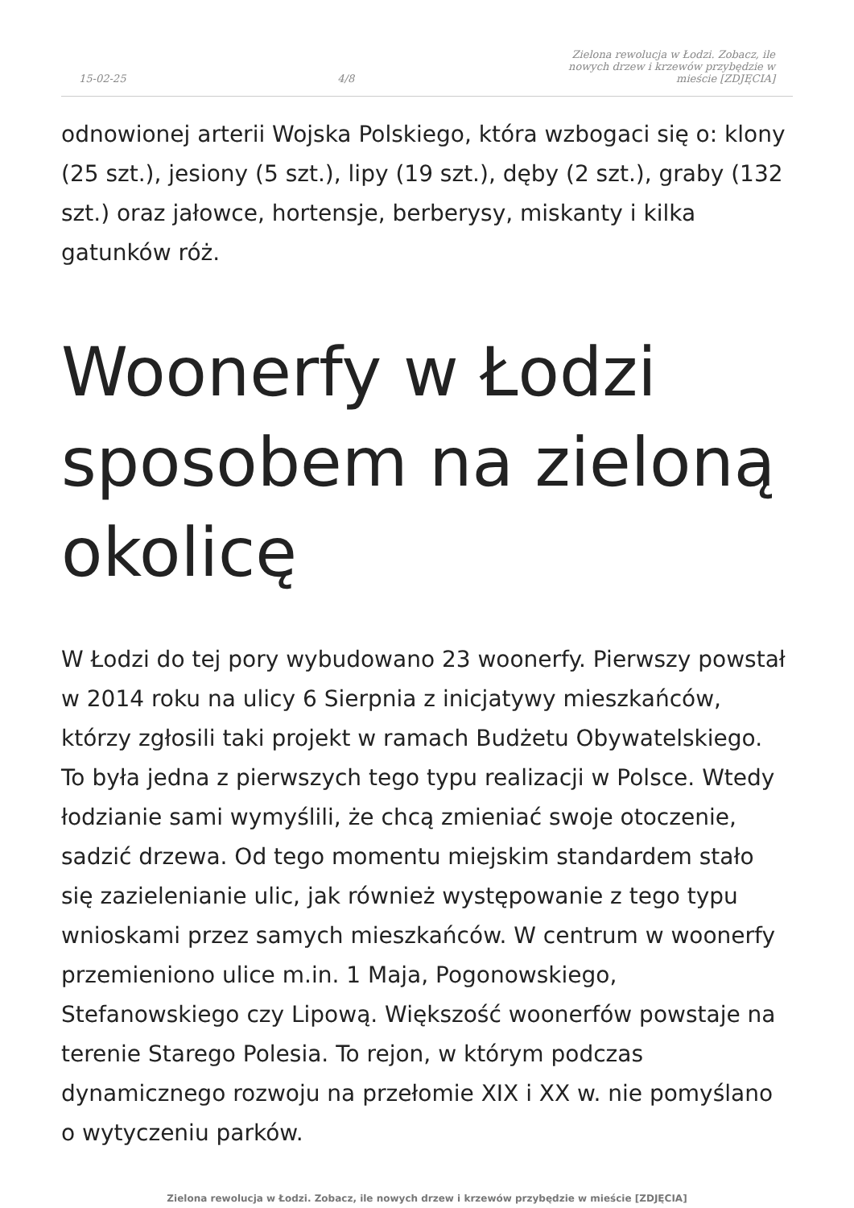15-02-25 4/8 Zielona rewolucja w Łodzi. Zobacz, ile nowych drzew i krzewów przybędzie w mieście [ZDJĘCIA]
odnowionej arterii Wojska Polskiego, która wzbogaci się o: klony (25 szt.), jesiony (5 szt.), lipy (19 szt.), dęby (2 szt.), graby (132 szt.) oraz jałowce, hortensje, berberysy, miskanty i kilka gatunków róż.
Woonerfy w Łodzi sposobem na zieloną okolicę
W Łodzi do tej pory wybudowano 23 woonerfy. Pierwszy powstał w 2014 roku na ulicy 6 Sierpnia z inicjatywy mieszkańców, którzy zgłosili taki projekt w ramach Budżetu Obywatelskiego. To była jedna z pierwszych tego typu realizacji w Polsce. Wtedy łodzianie sami wymyślili, że chcą zmieniać swoje otoczenie, sadzić drzewa. Od tego momentu miejskim standardem stało się zazielenianie ulic, jak również występowanie z tego typu wnioskami przez samych mieszkańców. W centrum w woonerfy przemieniono ulice m.in. 1 Maja, Pogonowskiego, Stefanowskiego czy Lipową. Większość woonerfów powstaje na terenie Starego Polesia. To rejon, w którym podczas dynamicznego rozwoju na przełomie XIX i XX w. nie pomyślano o wytyczeniu parków.
Zielona rewolucja w Łodzi. Zobacz, ile nowych drzew i krzewów przybędzie w mieście [ZDJĘCIA]